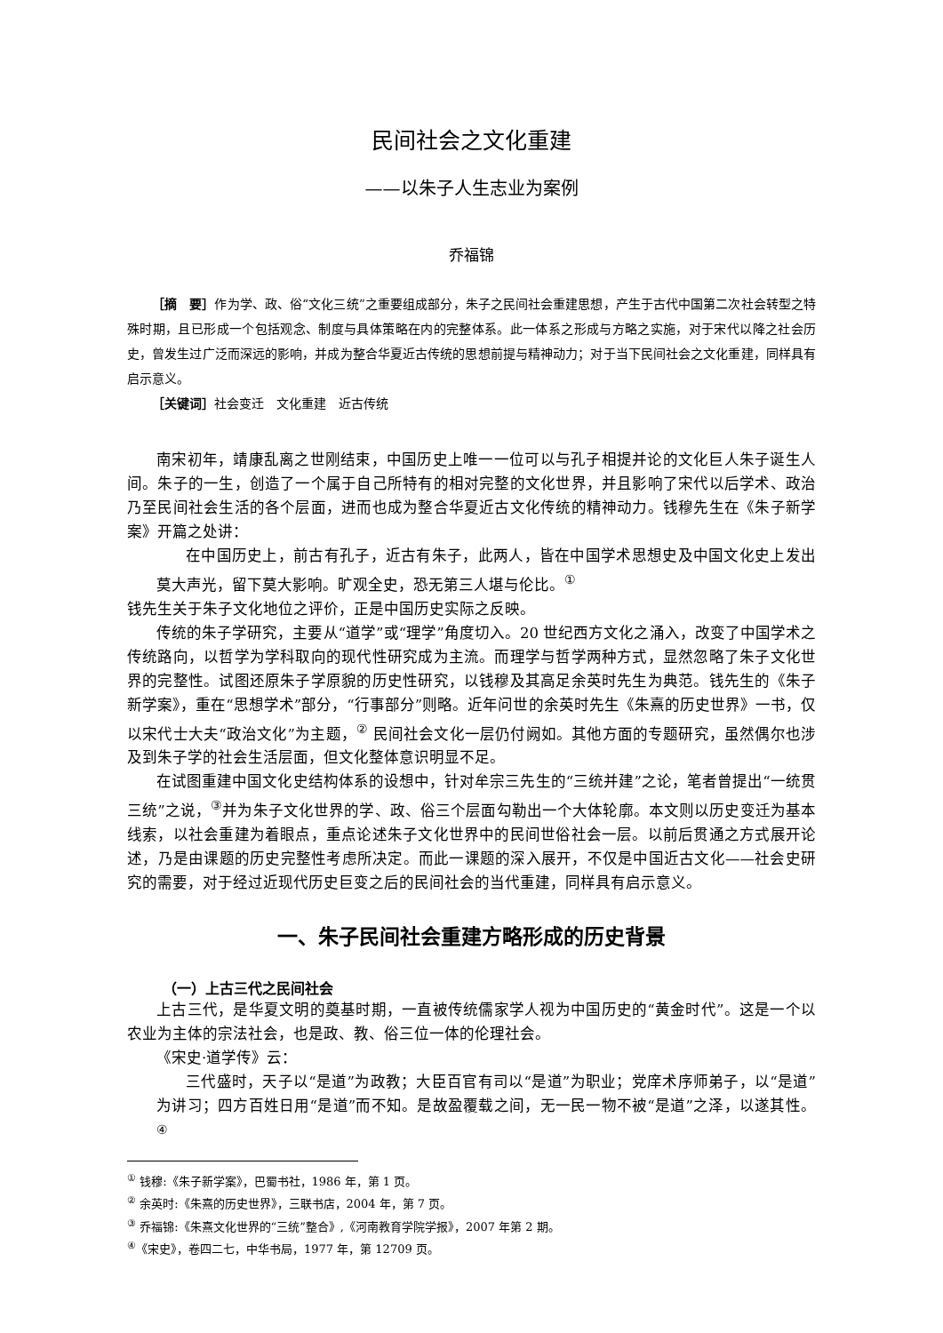民间社会之文化重建
——以朱子人生志业为案例
乔福锦
［摘　要］作为学、政、俗“文化三统”之重要组成部分，朱子之民间社会重建思想，产生于古代中国第二次社会转型之特殊时期，且已形成一个包括观念、制度与具体策略在内的完整体系。此一体系之形成与方略之实施，对于宋代以降之社会历史，曾发生过广泛而深远的影响，并成为整合华夏近古传统的思想前提与精神动力；对于当下民间社会之文化重建，同样具有启示意义。
［关键词］社会变迁　文化重建　近古传统
南宋初年，靖康乱离之世刚结束，中国历史上唯一一位可以与孔子相提并论的文化巨人朱子诞生人间。朱子的一生，创造了一个属于自己所特有的相对完整的文化世界，并且影响了宋代以后学术、政治乃至民间社会生活的各个层面，进而也成为整合华夏近古文化传统的精神动力。钱穆先生在《朱子新学案》开篇之处讲：
在中国历史上，前古有孔子，近古有朱子，此两人，皆在中国学术思想史及中国文化史上发出莫大声光，留下莫大影响。旷观全史，恐无第三人堪与伦比。<sup>①</sup>
钱先生关于朱子文化地位之评价，正是中国历史实际之反映。
传统的朱子学研究，主要从“道学”或“理学”角度切入。20 世纪西方文化之涌入，改变了中国学术之传统路向，以哲学为学科取向的现代性研究成为主流。而理学与哲学两种方式，显然忽略了朱子文化世界的完整性。试图还原朱子学原貌的历史性研究，以钱穆及其高足余英时先生为典范。钱先生的《朱子新学案》，重在“思想学术”部分，“行事部分”则略。近年问世的余英时先生《朱熹的历史世界》一书，仅以宋代士大夫“政治文化”为主题，<sup>②</sup> 民间社会文化一层仍付阙如。其他方面的专题研究，虽然偶尔也涉及到朱子学的社会生活层面，但文化整体意识明显不足。
在试图重建中国文化史结构体系的设想中，针对牟宗三先生的“三统并建”之论，笔者曾提出“一统贯三统”之说，<sup>③</sup>并为朱子文化世界的学、政、俗三个层面勾勒出一个大体轮廓。本文则以历史变迁为基本线索，以社会重建为着眼点，重点论述朱子文化世界中的民间世俗社会一层。以前后贯通之方式展开论述，乃是由课题的历史完整性考虑所决定。而此一课题的深入展开，不仅是中国近古文化——社会史研究的需要，对于经过近现代历史巨变之后的民间社会的当代重建，同样具有启示意义。
一、朱子民间社会重建方略形成的历史背景
（一）上古三代之民间社会
上古三代，是华夏文明的奠基时期，一直被传统儒家学人视为中国历史的“黄金时代”。这是一个以农业为主体的宗法社会，也是政、教、俗三位一体的伦理社会。
《宋史·道学传》云：
三代盛时，天子以“是道”为政教；大臣百官有司以“是道”为职业；党庠术序师弟子，以“是道”为讲习；四方百姓日用“是道”而不知。是故盈覆载之间，无一民一物不被“是道”之泽，以遂其性。<sup>④</sup>
<sup>①</sup> 钱穆:《朱子新学案》，巴蜀书社，1986 年，第 1 页。
<sup>②</sup> 余英时:《朱熹的历史世界》，三联书店，2004 年，第 7 页。
<sup>③</sup> 乔福锦:《朱熹文化世界的“三统”整合》,《河南教育学院学报》，2007 年第 2 期。
<sup>④</sup>《宋史》，卷四二七，中华书局，1977 年，第 12709 页。